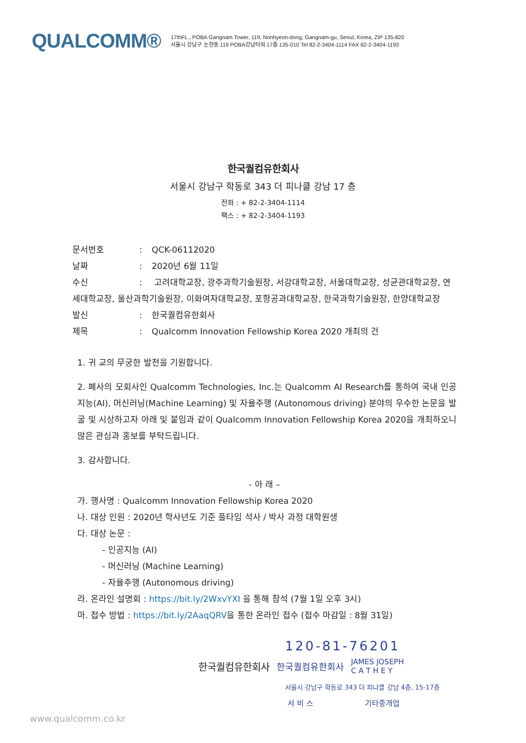QUALCOMM®
17thFL., POBA Gangnam Tower, 119, Nonhyeon-dong, Gangnam-gu, Seoul, Korea, ZIP 135-820
서울시 강남구 논현동 119 POBA강남타워 17층 135-010 Tel 82-2-3404-1114 FAX 82-2-3404-1193
한국퀄컴유한회사
서울시 강남구 학동로 343 더 피나클 강남 17 층
전화 : + 82-2-3404-1114
팩스 : + 82-2-3404-1193
문서번호: QCK-06112020
날짜: 2020년 6월 11일
수신: 고려대학교장, 광주과학기술원장, 서강대학교장, 서울대학교장, 성균관대학교장, 연세대학교장, 울산과학기술원장, 이화여자대학교장, 포항공과대학교장, 한국과학기술원장, 한양대학교장
발신: 한국퀄컴유한회사
제목: Qualcomm Innovation Fellowship Korea 2020 개최의 건
1. 귀 교의 무궁한 발전을 기원합니다.
2. 폐사의 모회사인 Qualcomm Technologies, Inc.는 Qualcomm AI Research를 통하여 국내 인공지능(AI), 머신러닝(Machine Learning) 및 자율주행 (Autonomous driving) 분야의 우수한 논문을 발굴 및 시상하고자 아래 및 붙임과 같이 Qualcomm Innovation Fellowship Korea 2020을 개최하오니 많은 관심과 홍보를 부탁드립니다.
3. 감사합니다.
- 아 래 –
가. 행사명 : Qualcomm Innovation Fellowship Korea 2020
나. 대상 인원 : 2020년 학사년도 기준 풀타임 석사 / 박사 과정 대학원생
다. 대상 논문 :
- 인공지능 (AI)
- 머신러닝 (Machine Learning)
- 자율주행 (Autonomous driving)
라. 온라인 설명회 : https://bit.ly/2WxvYXI 을 통해 참석 (7월 1일 오후 3시)
마. 접수 방법 : https://bit.ly/2AaqQRV을 통한 온라인 접수 (접수 마감일 : 8월 31일)
120-81-76201
한국퀄컴유한회사 한국퀄컴유한회사 JAMES JOSEPH
C A T H E Y
서울시 강남구 학동로 343 더 피나클 강남 4층, 15-17층
서 비 스 기타중개업
www.qualcomm.co.kr